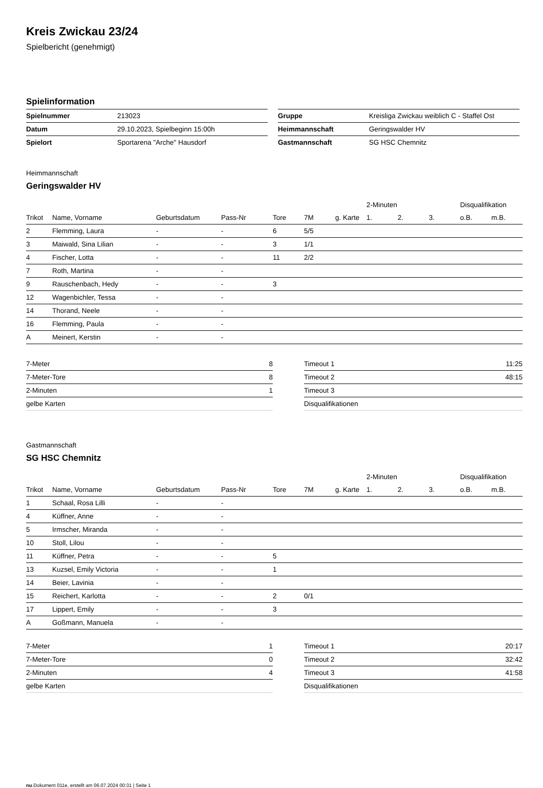Kreis Zwickau 23/24
Spielbericht (genehmigt)
Spielinformation
| Spielnummer | 213023 |
| Datum | 29.10.2023, Spielbeginn 15:00h |
| Spielort | Sportarena "Arche" Hausdorf |
| Gruppe | Kreisliga Zwickau weiblich C - Staffel Ost |
| Heimmannschaft | Geringswalder HV |
| Gastmannschaft | SG HSC Chemnitz |
Heimmannschaft
Geringswalder HV
| | | | | | | | 2-Minuten | | | Disqualifikation | |
| --- | --- | --- | --- | --- | --- | --- | --- | --- | --- | --- | --- |
| Trikot | Name, Vorname | Geburtsdatum | Pass-Nr | Tore | 7M | g. Karte | 1. | 2. | 3. | o.B. | m.B. |
| 2 | Flemming, Laura | - | - | 6 | 5/5 | | | | | | |
| 3 | Maiwald, Sina Lilian | - | - | 3 | 1/1 | | | | | | |
| 4 | Fischer, Lotta | - | - | 11 | 2/2 | | | | | | |
| 7 | Roth, Martina | - | - | | | | | | | | |
| 9 | Rauschenbach, Hedy | - | - | 3 | | | | | | | |
| 12 | Wagenbichler, Tessa | - | - | | | | | | | | |
| 14 | Thorand, Neele | - | - | | | | | | | | |
| 16 | Flemming, Paula | - | - | | | | | | | | |
| A | Meinert, Kerstin | - | - | | | | | | | | |
| 7-Meter | 8 |
| 7-Meter-Tore | 8 |
| 2-Minuten | 1 |
| gelbe Karten | |
| Timeout 1 | 11:25 |
| Timeout 2 | 48:15 |
| Timeout 3 | |
| Disqualifikationen | |
Gastmannschaft
SG HSC Chemnitz
| | | | | | | | 2-Minuten | | | Disqualifikation | |
| --- | --- | --- | --- | --- | --- | --- | --- | --- | --- | --- | --- |
| Trikot | Name, Vorname | Geburtsdatum | Pass-Nr | Tore | 7M | g. Karte | 1. | 2. | 3. | o.B. | m.B. |
| 1 | Schaal, Rosa Lilli | - | - | | | | | | | | |
| 4 | Küffner, Anne | - | - | | | | | | | | |
| 5 | Irmscher, Miranda | - | - | | | | | | | | |
| 10 | Stoll, Lilou | - | - | | | | | | | | |
| 11 | Küffner, Petra | - | - | 5 | | | | | | | |
| 13 | Kuzsel, Emily Victoria | - | - | 1 | | | | | | | |
| 14 | Beier, Lavinia | - | - | | | | | | | | |
| 15 | Reichert, Karlotta | - | - | 2 | 0/1 | | | | | | |
| 17 | Lippert, Emily | - | - | 3 | | | | | | | |
| A | Goßmann, Manuela | - | - | | | | | | | | |
| 7-Meter | 1 |
| 7-Meter-Tore | 0 |
| 2-Minuten | 4 |
| gelbe Karten | |
| Timeout 1 | 20:17 |
| Timeout 2 | 32:42 |
| Timeout 3 | 41:58 |
| Disqualifikationen | |
nu.Dokument 011e, erstellt am 06.07.2024 00:31 | Seite 1